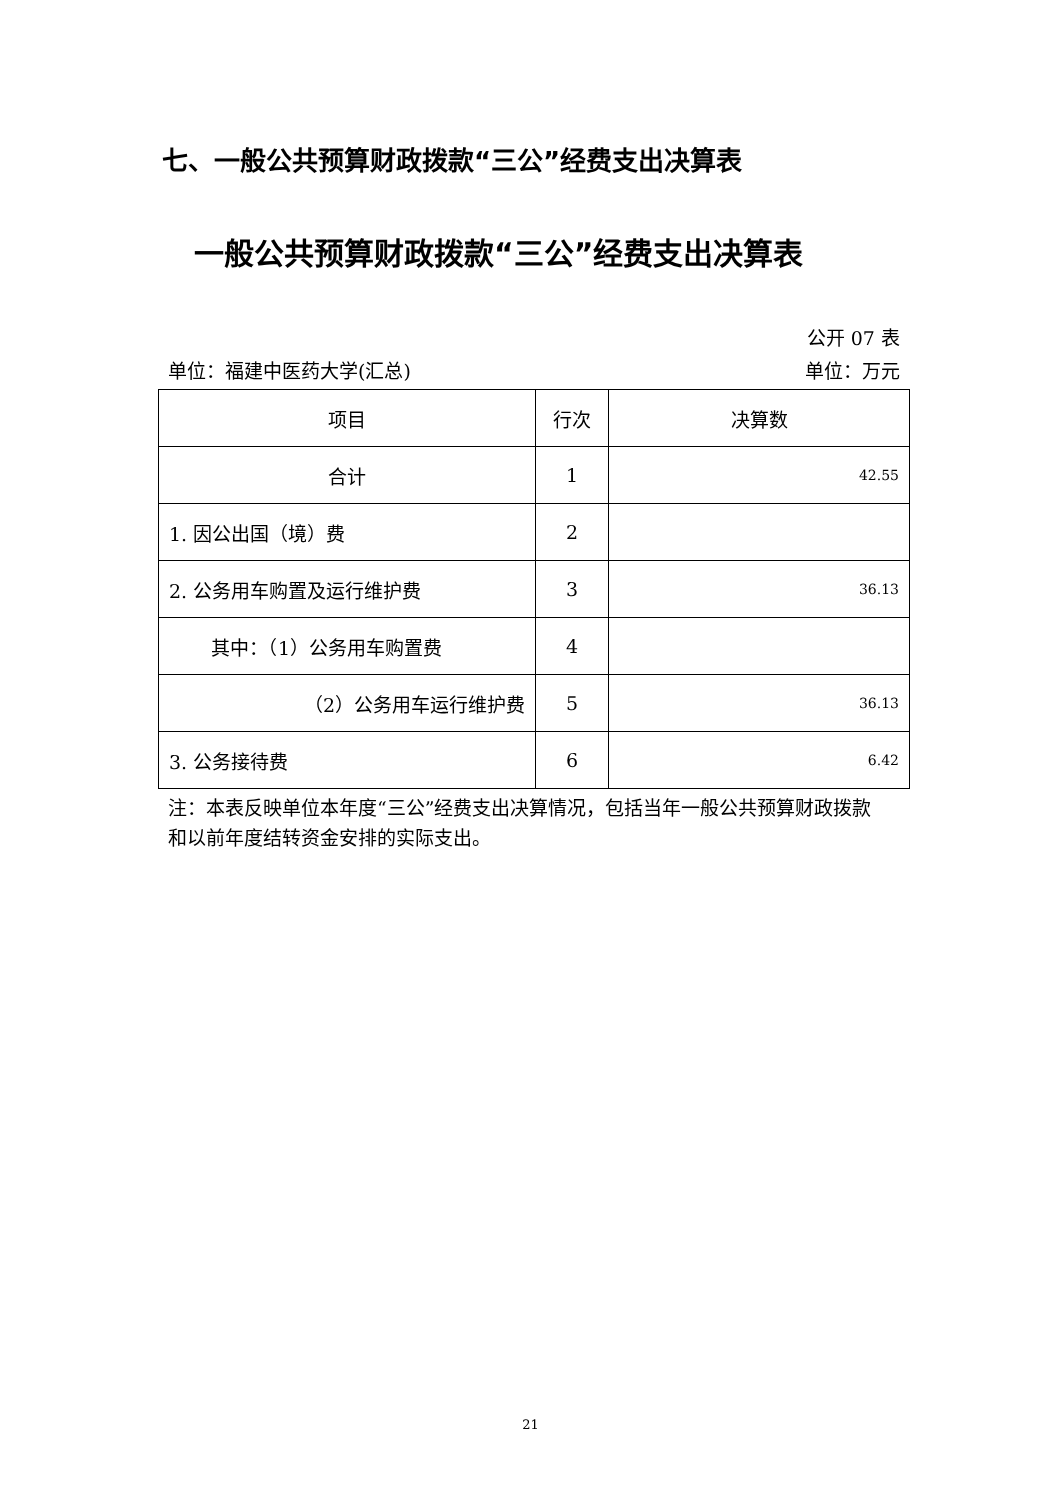七、一般公共预算财政拨款“三公”经费支出决算表
一般公共预算财政拨款“三公”经费支出决算表
公开 07 表
单位：福建中医药大学(汇总) 单位：万元
| 项目 | 行次 | 决算数 |
| --- | --- | --- |
| 合计 | 1 | 42.55 |
| 1. 因公出国（境）费 | 2 | |
| 2. 公务用车购置及运行维护费 | 3 | 36.13 |
| 其中：（1）公务用车购置费 | 4 | |
| （2）公务用车运行维护费 | 5 | 36.13 |
| 3. 公务接待费 | 6 | 6.42 |
注：本表反映单位本年度“三公”经费支出决算情况，包括当年一般公共预算财政拨款和以前年度结转资金安排的实际支出。
21